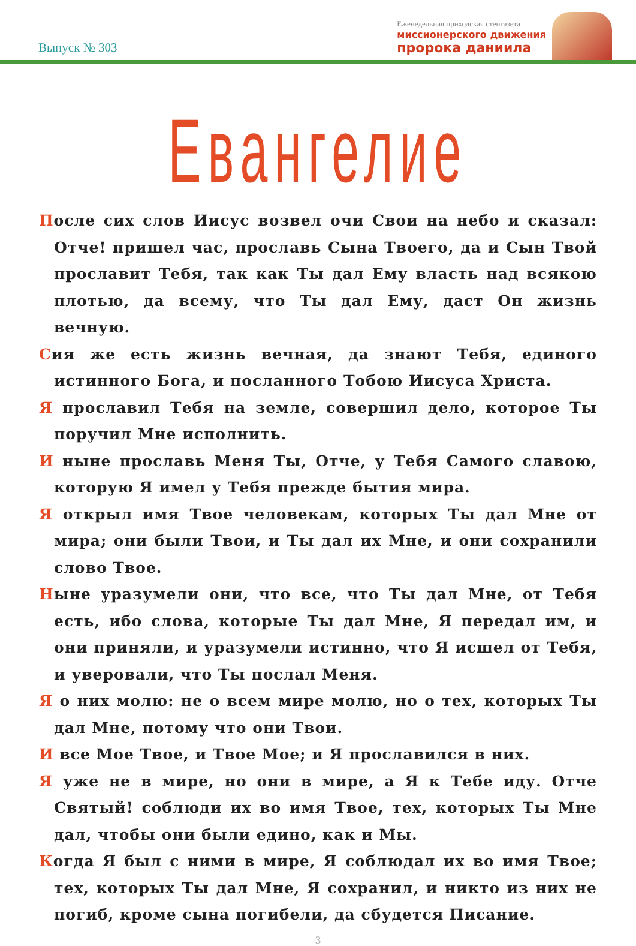Выпуск № 303
Еженедельная приходская стенгазета
миссионерского движения
пророка даниила
Евангелие
После сих слов Иисус возвел очи Свои на небо и сказал: Отче! пришел час, прославь Сына Твоего, да и Сын Твой прославит Тебя, так как Ты дал Ему власть над всякою плотью, да всему, что Ты дал Ему, даст Он жизнь вечную.
Сия же есть жизнь вечная, да знают Тебя, единого истинного Бога, и посланного Тобою Иисуса Христа.
Я прославил Тебя на земле, совершил дело, которое Ты поручил Мне исполнить.
И ныне прославь Меня Ты, Отче, у Тебя Самого славою, которую Я имел у Тебя прежде бытия мира.
Я открыл имя Твое человекам, которых Ты дал Мне от мира; они были Твои, и Ты дал их Мне, и они сохранили слово Твое.
Ныне уразумели они, что все, что Ты дал Мне, от Тебя есть, ибо слова, которые Ты дал Мне, Я передал им, и они приняли, и уразумели истинно, что Я исшел от Тебя, и уверовали, что Ты послал Меня.
Я о них молю: не о всем мире молю, но о тех, которых Ты дал Мне, потому что они Твои.
И все Мое Твое, и Твое Мое; и Я прославился в них.
Я уже не в мире, но они в мире, а Я к Тебе иду. Отче Святый! соблюди их во имя Твое, тех, которых Ты Мне дал, чтобы они были едино, как и Мы.
Когда Я был с ними в мире, Я соблюдал их во имя Твое; тех, которых Ты дал Мне, Я сохранил, и никто из них не погиб, кроме сына погибели, да сбудется Писание.
3